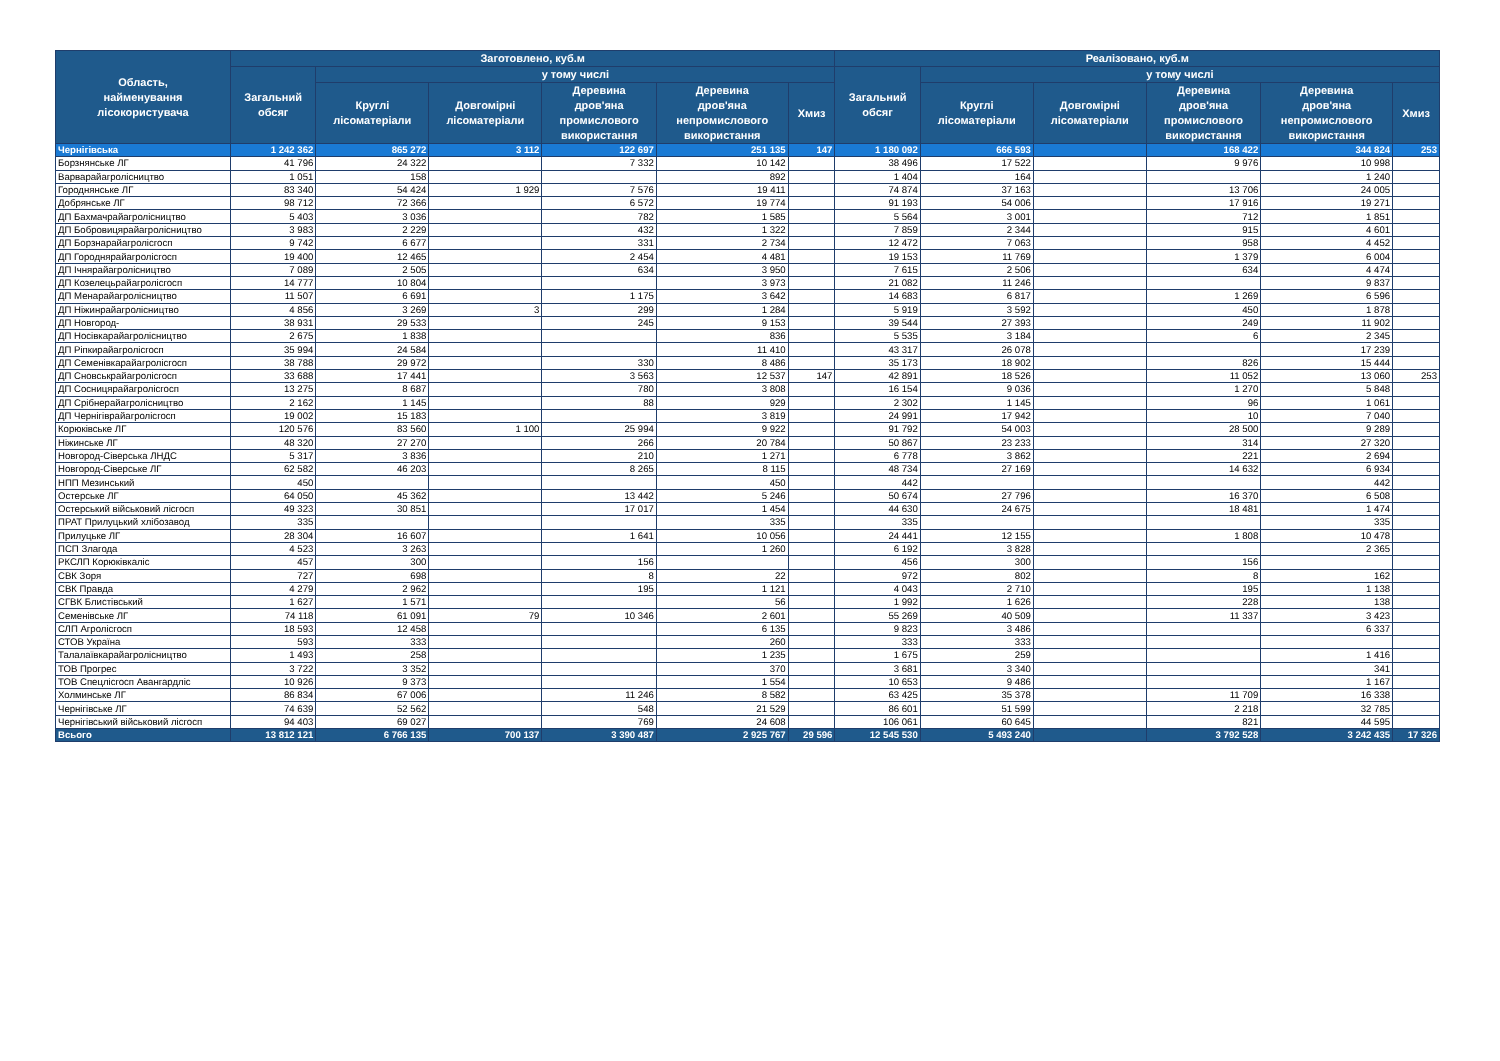| Область, найменування лісокористувача | Заготовлено, куб.м | | | | | | Реалізовано, куб.м | | | | | |
| --- | --- | --- | --- | --- | --- | --- | --- | --- | --- | --- | --- | --- |
| | Загальний обсяг | у тому числі | | | | | Загальний обсяг | у тому числі | | | | |
| | | Круглі лісоматеріали | Довгомірні лісоматеріали | Деревина дров'яна промислового використання | Деревина дров'яна непромислового використання | Хмиз | | Круглі лісоматеріали | Довгомірні лісоматеріали | Деревина дров'яна промислового використання | Деревина дров'яна непромислового використання | Хмиз |
| Чернігівська | 1 242 362 | 865 272 | 3 112 | 122 697 | 251 135 | 147 | 1 180 092 | 666 593 | | 168 422 | 344 824 | 253 |
| Борзнянське ЛГ | 41 796 | 24 322 | | 7 332 | 10 142 | | 38 496 | 17 522 | | 9 976 | 10 998 | |
| Варварайагролісництво | 1 051 | 158 | | | 892 | | 1 404 | 164 | | | 1 240 | |
| Городнянське ЛГ | 83 340 | 54 424 | 1 929 | 7 576 | 19 411 | | 74 874 | 37 163 | | 13 706 | 24 005 | |
| Добрянське ЛГ | 98 712 | 72 366 | | 6 572 | 19 774 | | 91 193 | 54 006 | | 17 916 | 19 271 | |
| ДП Бахмачрайагролісництво | 5 403 | 3 036 | | 782 | 1 585 | | 5 564 | 3 001 | | 712 | 1 851 | |
| ДП Бобровицярайагролісництво | 3 983 | 2 229 | | 432 | 1 322 | | 7 859 | 2 344 | | 915 | 4 601 | |
| ДП Борзнарайагролісгосп | 9 742 | 6 677 | | 331 | 2 734 | | 12 472 | 7 063 | | 958 | 4 452 | |
| ДП Городнярайагролісгосп | 19 400 | 12 465 | | 2 454 | 4 481 | | 19 153 | 11 769 | | 1 379 | 6 004 | |
| ДП Ічнярайагролісництво | 7 089 | 2 505 | | 634 | 3 950 | | 7 615 | 2 506 | | 634 | 4 474 | |
| ДП Козелецьрайагролісгосп | 14 777 | 10 804 | | | 3 973 | | 21 082 | 11 246 | | | 9 837 | |
| ДП Менарайагролісництво | 11 507 | 6 691 | | 1 175 | 3 642 | | 14 683 | 6 817 | | 1 269 | 6 596 | |
| ДП Ніжинрайагролісництво | 4 856 | 3 269 | 3 | 299 | 1 284 | | 5 919 | 3 592 | | 450 | 1 878 | |
| ДП Новгород- | 38 931 | 29 533 | | 245 | 9 153 | | 39 544 | 27 393 | | 249 | 11 902 | |
| ДП Носівкарайагролісництво | 2 675 | 1 838 | | | 836 | | 5 535 | 3 184 | | 6 | 2 345 | |
| ДП Ріпкирайагролісгосп | 35 994 | 24 584 | | | 11 410 | | 43 317 | 26 078 | | | 17 239 | |
| ДП Семенівкарайагролісгосп | 38 788 | 29 972 | | 330 | 8 486 | | 35 173 | 18 902 | | 826 | 15 444 | |
| ДП Сновськрайагролісгосп | 33 688 | 17 441 | | 3 563 | 12 537 | 147 | 42 891 | 18 526 | | 11 052 | 13 060 | 253 |
| ДП Сосницярайагролісгосп | 13 275 | 8 687 | | 780 | 3 808 | | 16 154 | 9 036 | | 1 270 | 5 848 | |
| ДП Срібнерайагролісництво | 2 162 | 1 145 | | 88 | 929 | | 2 302 | 1 145 | | 96 | 1 061 | |
| ДП Чернігіврайагролісгосп | 19 002 | 15 183 | | | 3 819 | | 24 991 | 17 942 | | 10 | 7 040 | |
| Корюківське ЛГ | 120 576 | 83 560 | 1 100 | 25 994 | 9 922 | | 91 792 | 54 003 | | 28 500 | 9 289 | |
| Ніжинське ЛГ | 48 320 | 27 270 | | 266 | 20 784 | | 50 867 | 23 233 | | 314 | 27 320 | |
| Новгород-Сіверська ЛНДС | 5 317 | 3 836 | | 210 | 1 271 | | 6 778 | 3 862 | | 221 | 2 694 | |
| Новгород-Сіверське ЛГ | 62 582 | 46 203 | | 8 265 | 8 115 | | 48 734 | 27 169 | | 14 632 | 6 934 | |
| НПП Мезинський | 450 | | | | 450 | | 442 | | | | 442 | |
| Остерське ЛГ | 64 050 | 45 362 | | 13 442 | 5 246 | | 50 674 | 27 796 | | 16 370 | 6 508 | |
| Остерський військовий лісгосп | 49 323 | 30 851 | | 17 017 | 1 454 | | 44 630 | 24 675 | | 18 481 | 1 474 | |
| ПРАТ Прилуцький хлібозавод | 335 | | | | 335 | | 335 | | | | 335 | |
| Прилуцьке ЛГ | 28 304 | 16 607 | | 1 641 | 10 056 | | 24 441 | 12 155 | | 1 808 | 10 478 | |
| ПСП Злагода | 4 523 | 3 263 | | | 1 260 | | 6 192 | 3 828 | | | 2 365 | |
| РКСЛП Корюківкаліс | 457 | 300 | | 156 | | | 456 | 300 | | 156 | | |
| СВК Зоря | 727 | 698 | | 8 | 22 | | 972 | 802 | | 8 | 162 | |
| СВК Правда | 4 279 | 2 962 | | 195 | 1 121 | | 4 043 | 2 710 | | 195 | 1 138 | |
| СГВК Блистівський | 1 627 | 1 571 | | | 56 | | 1 992 | 1 626 | | 228 | 138 | |
| Семенівське ЛГ | 74 118 | 61 091 | 79 | 10 346 | 2 601 | | 55 269 | 40 509 | | 11 337 | 3 423 | |
| СЛП Агролісгосп | 18 593 | 12 458 | | | 6 135 | | 9 823 | 3 486 | | | 6 337 | |
| СТОВ Україна | 593 | 333 | | | 260 | | 333 | 333 | | | | |
| Талалаївкарайагролісництво | 1 493 | 258 | | | 1 235 | | 1 675 | 259 | | | 1 416 | |
| ТОВ Прогрес | 3 722 | 3 352 | | | 370 | | 3 681 | 3 340 | | | 341 | |
| ТОВ Спецлісгосп Авангардліс | 10 926 | 9 373 | | | 1 554 | | 10 653 | 9 486 | | | 1 167 | |
| Холминське ЛГ | 86 834 | 67 006 | | 11 246 | 8 582 | | 63 425 | 35 378 | | 11 709 | 16 338 | |
| Чернігівське ЛГ | 74 639 | 52 562 | | 548 | 21 529 | | 86 601 | 51 599 | | 2 218 | 32 785 | |
| Чернігівський військовий лісгосп | 94 403 | 69 027 | | 769 | 24 608 | | 106 061 | 60 645 | | 821 | 44 595 | |
| Всього | 13 812 121 | 6 766 135 | 700 137 | 3 390 487 | 2 925 767 | 29 596 | 12 545 530 | 5 493 240 | | 3 792 528 | 3 242 435 | 17 326 |